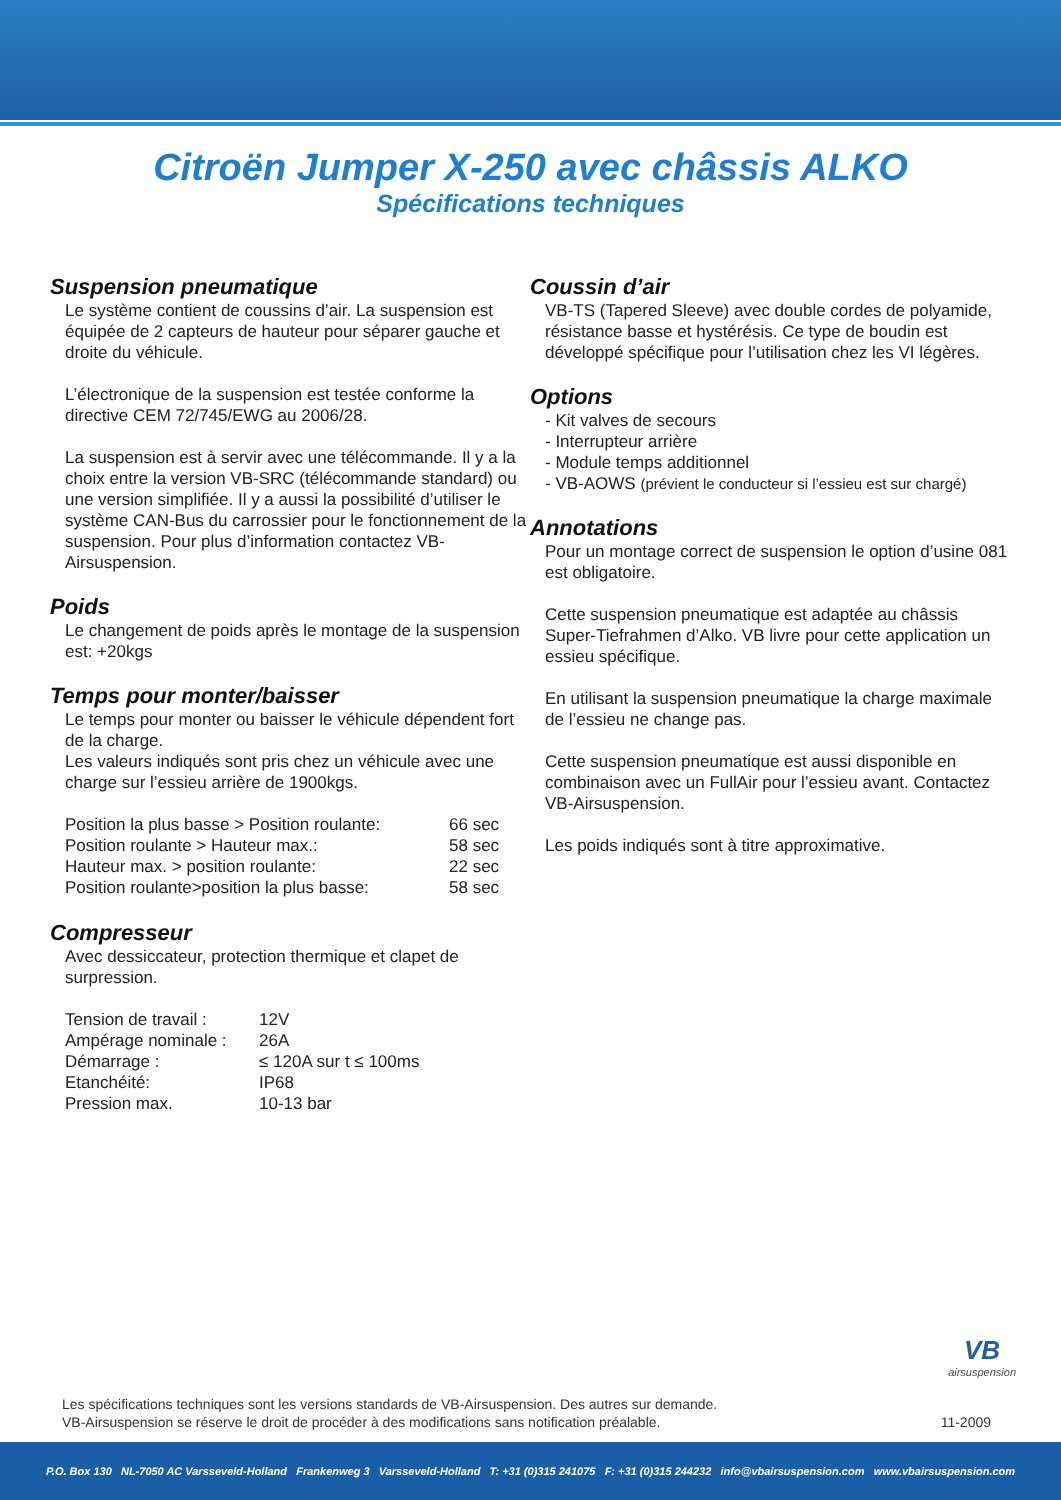Citroën Jumper X-250 avec châssis ALKO
Spécifications techniques
Suspension pneumatique
Le système contient de coussins d’air. La suspension est équipée de 2 capteurs de hauteur pour séparer gauche et droite du véhicule.
L’électronique de la suspension est testée conforme la directive CEM 72/745/EWG au 2006/28.
La suspension est à servir avec une télécommande. Il y a la choix entre la version VB-SRC (télécommande standard) ou une version simplifiée. Il y a aussi la possibilité d’utiliser le système CAN-Bus du carrossier pour le fonctionnement de la suspension. Pour plus d’information contactez VB-Airsuspension.
Poids
Le changement de poids après le montage de la suspension est: +20kgs
Temps pour monter/baisser
Le temps pour monter ou baisser le véhicule dépendent fort de la charge.
Les valeurs indiqués sont pris chez un véhicule avec une charge sur l’essieu arrière de 1900kgs.
| Position la plus basse > Position roulante: | 66 sec |
| Position roulante > Hauteur max.: | 58 sec |
| Hauteur max. > position roulante: | 22 sec |
| Position roulante>position la plus basse: | 58 sec |
Compresseur
Avec dessiccateur, protection thermique et clapet de surpression.
| Tension de travail : | 12V |
| Ampérage nominale : | 26A |
| Démarrage : | ≤ 120A sur t ≤ 100ms |
| Etanchéité: | IP68 |
| Pression max. | 10-13 bar |
Coussin d’air
VB-TS (Tapered Sleeve) avec double cordes de polyamide, résistance basse et hystérésis. Ce type de boudin est développé spécifique pour l’utilisation chez les VI légères.
Options
- Kit valves de secours
- Interrupteur arrière
- Module temps additionnel
- VB-AOWS (prévient le conducteur si l’essieu est sur chargé)
Annotations
Pour un montage correct de suspension le option d’usine 081 est obligatoire.
Cette suspension pneumatique est adaptée au châssis Super-Tiefrahmen d’Alko. VB livre pour cette application un essieu spécifique.
En utilisant la suspension pneumatique la charge maximale de l’essieu ne change pas.
Cette suspension pneumatique est aussi disponible en combinaison avec un FullAir pour l’essieu avant. Contactez VB-Airsuspension.
Les poids indiqués sont à titre approximative.
VB
airsuspension
Les spécifications techniques sont les versions standards de VB-Airsuspension. Des autres sur demande.
VB-Airsuspension se réserve le droit de procéder à des modifications sans notification préalable.
11-2009
P.O. Box 130 NL-7050 AC Varsseveld-Holland Frankenweg 3 Varsseveld-Holland T: +31 (0)315 241075 F: +31 (0)315 244232 info@vbairsuspension.com www.vbairsuspension.com